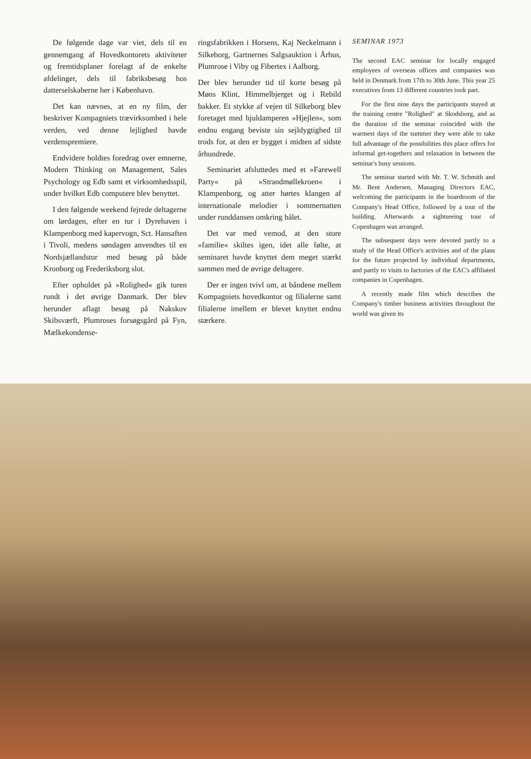De følgende dage var viet, dels til en gennemgang af Hovedkontorets aktiviteter og fremtidsplaner forelagt af de enkelte afdelinger, dels til fabriksbesøg hos datterselskaberne her i København.
Det kan nævnes, at en ny film, der beskriver Kompagniets trævirksomhed i hele verden, ved denne lejlighed havde verdenspremiere.
Endvidere holdtes foredrag over emnerne, Modern Thinking on Management, Sales Psychology og Edb samt et virksomhedsspil, under hvilket Edb computere blev benyttet.
I den følgende weekend fejrede deltagerne om lørdagen, efter en tur i Dyrehaven i Klampenborg med kapervogn, Sct. Hansaften i Tivoli, medens søndagen anvendtes til en Nordsjællandstur med besøg på både Kronborg og Frederiksborg slot.
Efter opholdet på »Rolighed« gik turen rundt i det øvrige Danmark. Der blev herunder aflagt besøg på Nakskov Skibsværft, Plumroses forsøgsgård på Fyn, Mælkekondense-
ringsfabrikken i Horsens, Kaj Neckelmann i Silkeborg, Gartnernes Salgsauktion i Århus, Plumrose i Viby og Fibertex i Aalborg.
Der blev herunder tid til korte besøg på Møns Klint, Himmelbjerget og i Rebild bakker. Et stykke af vejen til Silkeborg blev foretaget med hjuldamperen »Hjejlen«, som endnu engang beviste sin sejldygtighed til trods for, at den er bygget i midten af sidste århundrede.
Seminariet afsluttedes med et »Farewell Party« på »Strandmøllekroen« i Klampenborg, og atter hørtes klangen af internationale melodier i sommernatten under runddansen omkring bålet.
Det var med vemod, at den store »familie« skiltes igen, idet alle følte, at seminaret havde knyttet dem meget stærkt sammen med de øvrige deltagere.
Der er ingen tvivl om, at båndene mellem Kompagniets hovedkontor og filialerne samt filialerne imellem er blevet knyttet endnu stærkere.
SEMINAR 1973
The second EAC seminar for locally engaged employees of overseas offices and companies was held in Denmark from 17th to 30th June. This year 25 executives from 13 different countries took part.
For the first nine days the participants stayed at the training centre "Rolighed" at Skodsborg, and as the duration of the seminar coincided with the warmest days of the summer they were able to take full advantage of the possibilities this place offers for informal get-togethers and relaxation in between the seminar's busy sessions.
The seminar started with Mr. T. W. Schmith and Mr. Bent Andersen, Managing Directors EAC, welcoming the participants in the boardroom of the Company's Head Office, followed by a tour of the building. Afterwards a sightseeing tour of Copenhagen was arranged.
The subsequent days were devoted partly to a study of the Head Office's activities and of the plans for the future projected by individual departments, and partly to visits to factories of the EAC's affiliated companies in Copenhagen.
A recently made film which describes the Company's timber business activities throughout the world was given its